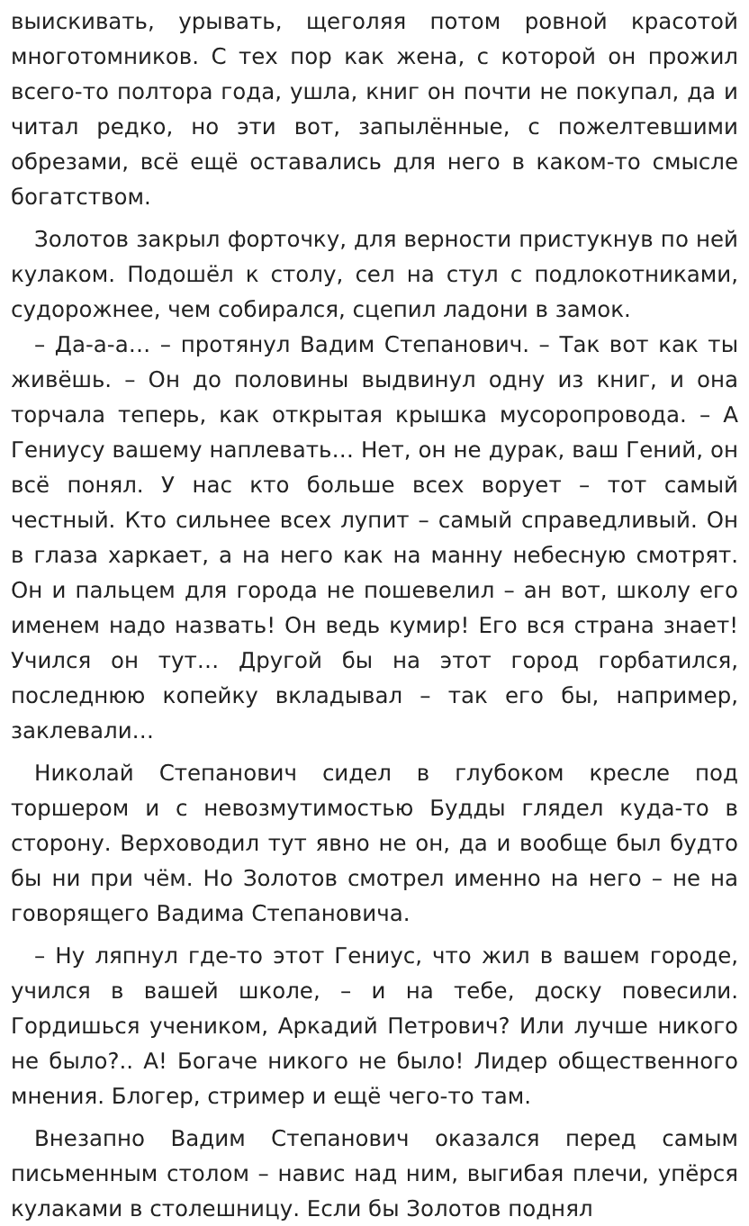выискивать, урывать, щеголяя потом ровной красотой многотомников. С тех пор как жена, с которой он прожил всего-то полтора года, ушла, книг он почти не покупал, да и читал редко, но эти вот, запылённые, с пожелтевшими обрезами, всё ещё оставались для него в каком-то смысле богатством.
Золотов закрыл форточку, для верности пристукнув по ней кулаком. Подошёл к столу, сел на стул с подлокотниками, судорожнее, чем собирался, сцепил ладони в замок.
– Да-а-а… – протянул Вадим Степанович. – Так вот как ты живёшь. – Он до половины выдвинул одну из книг, и она торчала теперь, как открытая крышка мусоропровода. – А Гениусу вашему наплевать… Нет, он не дурак, ваш Гений, он всё понял. У нас кто больше всех ворует – тот самый честный. Кто сильнее всех лупит – самый справедливый. Он в глаза харкает, а на него как на манну небесную смотрят. Он и пальцем для города не пошевелил – ан вот, школу его именем надо назвать! Он ведь кумир! Его вся страна знает! Учился он тут… Другой бы на этот город горбатился, последнюю копейку вкладывал – так его бы, например, заклевали…
Николай Степанович сидел в глубоком кресле под торшером и с невозмутимостью Будды глядел куда-то в сторону. Верховодил тут явно не он, да и вообще был будто бы ни при чём. Но Золотов смотрел именно на него – не на говорящего Вадима Степановича.
– Ну ляпнул где-то этот Гениус, что жил в вашем городе, учился в вашей школе, – и на тебе, доску повесили. Гордишься учеником, Аркадий Петрович? Или лучше никого не было?.. А! Богаче никого не было! Лидер общественного мнения. Блогер, стример и ещё чего-то там.
Внезапно Вадим Степанович оказался перед самым письменным столом – навис над ним, выгибая плечи, упёрся кулаками в столешницу. Если бы Золотов поднял